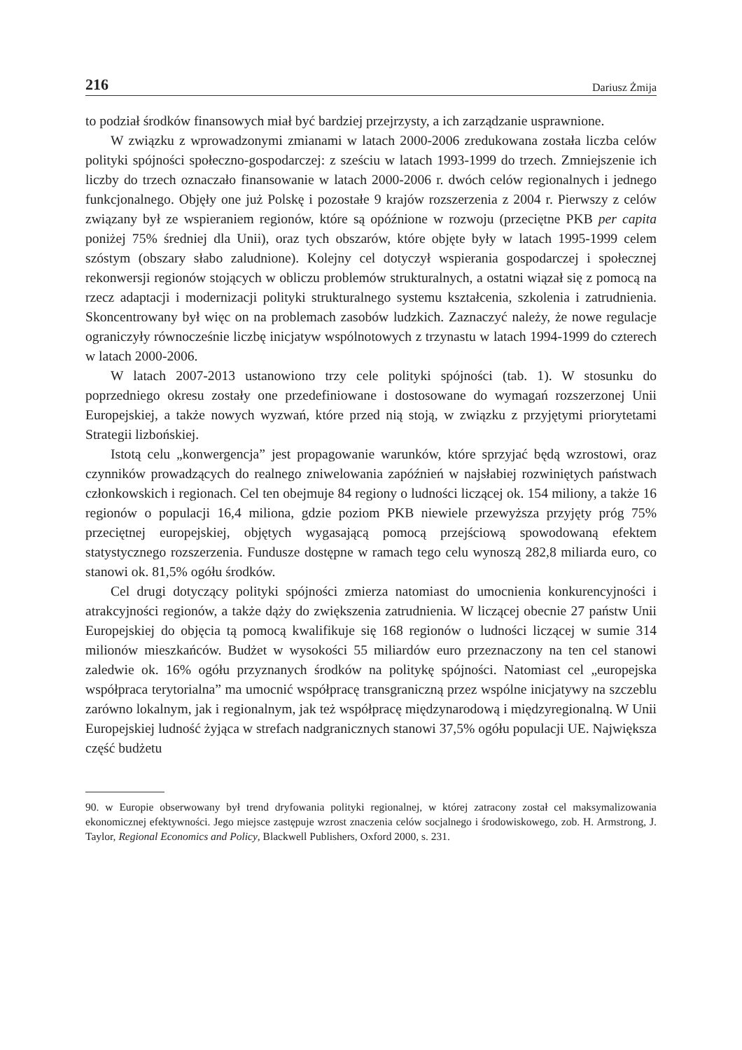216 Dariusz Żmija
to podział środków finansowych miał być bardziej przejrzysty, a ich zarządzanie usprawnione.
W związku z wprowadzonymi zmianami w latach 2000-2006 zredukowana została liczba celów polityki spójności społeczno-gospodarczej: z sześciu w latach 1993-1999 do trzech. Zmniejszenie ich liczby do trzech oznaczało finansowanie w latach 2000-2006 r. dwóch celów regionalnych i jednego funkcjonalnego. Objęły one już Polskę i pozostałe 9 krajów rozszerzenia z 2004 r. Pierwszy z celów związany był ze wspieraniem regionów, które są opóźnione w rozwoju (przeciętne PKB per capita poniżej 75% średniej dla Unii), oraz tych obszarów, które objęte były w latach 1995-1999 celem szóstym (obszary słabo zaludnione). Kolejny cel dotyczył wspierania gospodarczej i społecznej rekonwersji regionów stojących w obliczu problemów strukturalnych, a ostatni wiązał się z pomocą na rzecz adaptacji i modernizacji polityki strukturalnego systemu kształcenia, szkolenia i zatrudnienia. Skoncentrowany był więc on na problemach zasobów ludzkich. Zaznaczyć należy, że nowe regulacje ograniczyły równocześnie liczbę inicjatyw wspólnotowych z trzynastu w latach 1994-1999 do czterech w latach 2000-2006.
W latach 2007-2013 ustanowiono trzy cele polityki spójności (tab. 1). W stosunku do poprzedniego okresu zostały one przedefiniowane i dostosowane do wymagań rozszerzonej Unii Europejskiej, a także nowych wyzwań, które przed nią stoją, w związku z przyjętymi priorytetami Strategii lizbońskiej.
Istotą celu „konwergencja” jest propagowanie warunków, które sprzyjać będą wzrostowi, oraz czynników prowadzących do realnego zniwelowania zapóźnień w najsłabiej rozwiniętych państwach członkowskich i regionach. Cel ten obejmuje 84 regiony o ludności liczącej ok. 154 miliony, a także 16 regionów o populacji 16,4 miliona, gdzie poziom PKB niewiele przewyższa przyjęty próg 75% przeciętnej europejskiej, objętych wygasającą pomocą przejściową spowodowaną efektem statystycznego rozszerzenia. Fundusze dostępne w ramach tego celu wynoszą 282,8 miliarda euro, co stanowi ok. 81,5% ogółu środków.
Cel drugi dotyczący polityki spójności zmierza natomiast do umocnienia konkurencyjności i atrakcyjności regionów, a także dąży do zwiększenia zatrudnienia. W liczącej obecnie 27 państw Unii Europejskiej do objęcia tą pomocą kwalifikuje się 168 regionów o ludności liczącej w sumie 314 milionów mieszkańców. Budżet w wysokości 55 miliardów euro przeznaczony na ten cel stanowi zaledwie ok. 16% ogółu przyznanych środków na politykę spójności. Natomiast cel „europejska współpraca terytorialna” ma umocnić współpracę transgraniczną przez wspólne inicjatywy na szczeblu zarówno lokalnym, jak i regionalnym, jak też współpracę międzynarodową i międzyregionalną. W Unii Europejskiej ludność żyjąca w strefach nadgranicznych stanowi 37,5% ogółu populacji UE. Największa część budżetu
90. w Europie obserwowany był trend dryfowania polityki regionalnej, w której zatracony został cel maksymalizowania ekonomicznej efektywności. Jego miejsce zastępuje wzrost znaczenia celów socjalnego i środowiskowego, zob. H. Armstrong, J. Taylor, Regional Economics and Policy, Blackwell Publishers, Oxford 2000, s. 231.